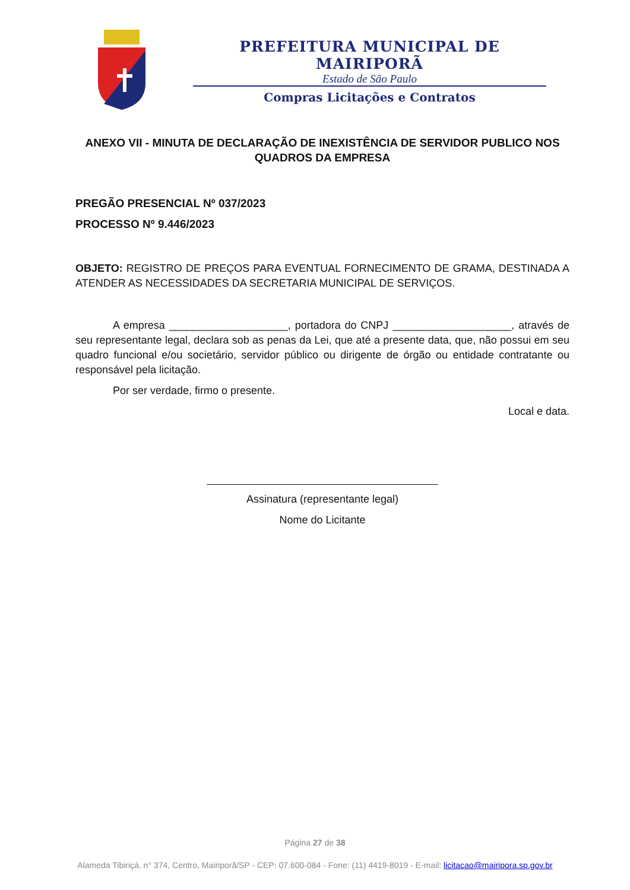PREFEITURA MUNICIPAL DE MAIRIPORÃ
Estado de São Paulo
Compras Licitações e Contratos
ANEXO VII - MINUTA DE DECLARAÇÃO DE INEXISTÊNCIA DE SERVIDOR PUBLICO NOS
QUADROS DA EMPRESA
PREGÃO PRESENCIAL Nº 037/2023
PROCESSO Nº 9.446/2023
OBJETO: REGISTRO DE PREÇOS PARA EVENTUAL FORNECIMENTO DE GRAMA, DESTINADA A ATENDER AS NECESSIDADES DA SECRETARIA MUNICIPAL DE SERVIÇOS.
A empresa ____________________, portadora do CNPJ ____________________, através de seu representante legal, declara sob as penas da Lei, que até a presente data, que, não possui em seu quadro funcional e/ou societário, servidor público ou dirigente de órgão ou entidade contratante ou responsável pela licitação.
Por ser verdade, firmo o presente.
Local e data.
Assinatura (representante legal)
Nome do Licitante
Página 27 de 38
Alameda Tibiriçá, n° 374, Centro, Mairiporã/SP - CEP: 07.600-084 - Fone: (11) 4419-8019 - E-mail: licitacao@mairipora.sp.gov.br